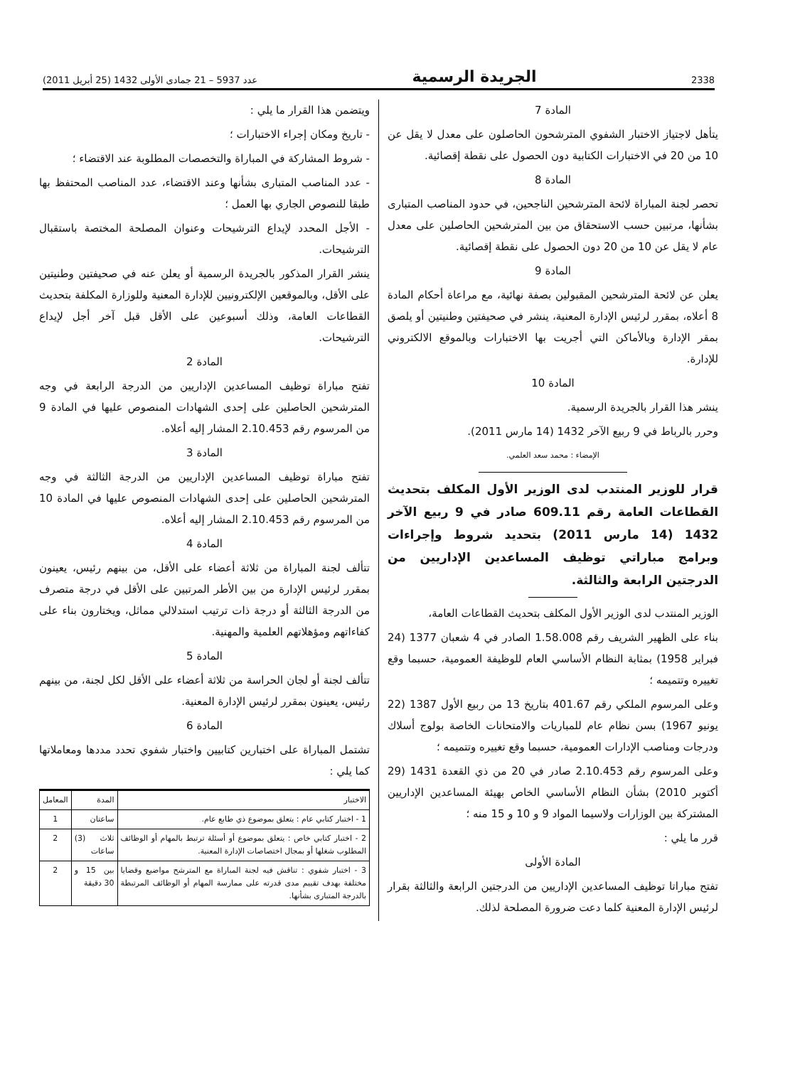2338 الجريدة الرسمية عدد 5937 – 21 جمادى الأولى 1432 (25 أبريل 2011)
المادة 7
يتأهل لاجتياز الاختبار الشفوي المترشحون الحاصلون على معدل لا يقل عن 10 من 20 في الاختبارات الكتابية دون الحصول على نقطة إقصائية.
المادة 8
تحصر لجنة المباراة لائحة المترشحين الناجحين، في حدود المناصب المتبارى بشأنها، مرتبين حسب الاستحقاق من بين المترشحين الحاصلين على معدل عام لا يقل عن 10 من 20 دون الحصول على نقطة إقصائية.
المادة 9
يعلن عن لائحة المترشحين المقبولين بصفة نهائية، مع مراعاة أحكام المادة 8 أعلاه، بمقرر لرئيس الإدارة المعنية، ينشر في صحيفتين وطنيتين أو يلصق بمقر الإدارة وبالأماكن التي أجريت بها الاختبارات وبالموقع الالكتروني للإدارة.
المادة 10
ينشر هذا القرار بالجريدة الرسمية.
وحرر بالرباط في 9 ربيع الآخر 1432 (14 مارس 2011).
الإمضاء : محمد سعد العلمي.
قرار للوزير المنتدب لدى الوزير الأول المكلف بتحديث القطاعات العامة رقم 609.11 صادر في 9 ربيع الآخر 1432 (14 مارس 2011) بتحديد شروط وإجراءات وبرامج مباراتي توظيف المساعدين الإداريين من الدرجتين الرابعة والثالثة.
الوزير المنتدب لدى الوزير الأول المكلف بتحديث القطاعات العامة،
بناء على الظهير الشريف رقم 1.58.008 الصادر في 4 شعبان 1377 (24 فبراير 1958) بمثابة النظام الأساسي العام للوظيفة العمومية، حسبما وقع تغييره وتتميمه ؛
وعلى المرسوم الملكي رقم 401.67 بتاريخ 13 من ربيع الأول 1387 (22 يونيو 1967) بسن نظام عام للمباريات والامتحانات الخاصة بولوج أسلاك ودرجات ومناصب الإدارات العمومية، حسبما وقع تغييره وتتميمه ؛
وعلى المرسوم رقم 2.10.453 صادر في 20 من ذي القعدة 1431 (29 أكتوبر 2010) بشأن النظام الأساسي الخاص بهيئة المساعدين الإداريين المشتركة بين الوزارات ولاسيما المواد 9 و 10 و 15 منه ؛
قرر ما يلي :
المادة الأولى
تفتح مباراتا توظيف المساعدين الإداريين من الدرجتين الرابعة والثالثة بقرار لرئيس الإدارة المعنية كلما دعت ضرورة المصلحة لذلك.
ويتضمن هذا القرار ما يلي :
- تاريخ ومكان إجراء الاختبارات ؛
- شروط المشاركة في المباراة والتخصصات المطلوبة عند الاقتضاء ؛
- عدد المناصب المتبارى بشأنها وعند الاقتضاء، عدد المناصب المحتفظ بها طبقا للنصوص الجاري بها العمل ؛
- الأجل المحدد لإيداع الترشيحات وعنوان المصلحة المختصة باستقبال الترشيحات.
ينشر القرار المذكور بالجريدة الرسمية أو يعلن عنه في صحيفتين وطنيتين على الأقل، وبالموقعين الإلكترونيين للإدارة المعنية وللوزارة المكلفة بتحديث القطاعات العامة، وذلك أسبوعين على الأقل قبل آخر أجل لإيداع الترشيحات.
المادة 2
تفتح مباراة توظيف المساعدين الإداريين من الدرجة الرابعة في وجه المترشحين الحاصلين على إحدى الشهادات المنصوص عليها في المادة 9 من المرسوم رقم 2.10.453 المشار إليه أعلاه.
المادة 3
تفتح مباراة توظيف المساعدين الإداريين من الدرجة الثالثة في وجه المترشحين الحاصلين على إحدى الشهادات المنصوص عليها في المادة 10 من المرسوم رقم 2.10.453 المشار إليه أعلاه.
المادة 4
تتألف لجنة المباراة من ثلاثة أعضاء على الأقل، من بينهم رئيس، يعينون بمقرر لرئيس الإدارة من بين الأطر المرتبين على الأقل في درجة متصرف من الدرجة الثالثة أو درجة ذات ترتيب استدلالي مماثل، ويختارون بناء على كفاءاتهم ومؤهلاتهم العلمية والمهنية.
المادة 5
تتألف لجنة أو لجان الحراسة من ثلاثة أعضاء على الأقل لكل لجنة، من بينهم رئيس، يعينون بمقرر لرئيس الإدارة المعنية.
المادة 6
تشتمل المباراة على اختبارين كتابيين واختبار شفوي تحدد مددها ومعاملاتها كما يلي :
| الاختبار | المدة | المعامل |
| --- | --- | --- |
| 1 - اختبار كتابي عام : يتعلق بموضوع ذي طابع عام. | ساعتان | 1 |
| 2 - اختبار كتابي خاص : يتعلق بموضوع أو أسئلة ترتبط بالمهام أو الوظائف المطلوب شغلها أو بمجال اختصاصات الإدارة المعنية. | ثلاث (3) ساعات | 2 |
| 3 - اختبار شفوي : تناقش فيه لجنة المباراة مع المترشح مواضيع وقضايا مختلفة بهدف تقييم مدى قدرته على ممارسة المهام أو الوظائف المرتبطة بالدرجة المتبارى بشأنها. | بين 15 و 30 دقيقة | 2 |